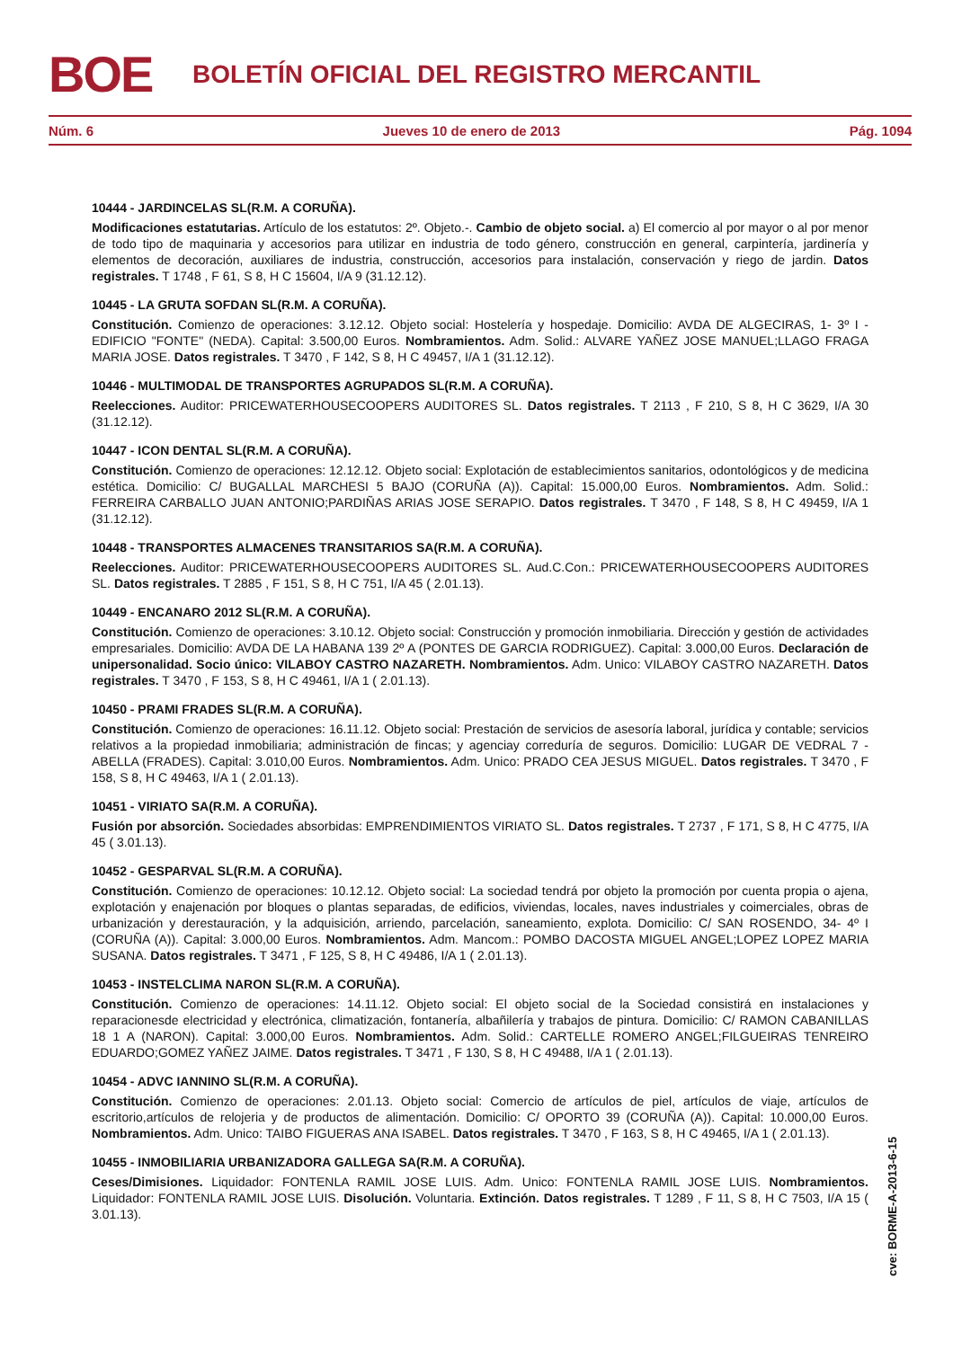BOE BOLETÍN OFICIAL DEL REGISTRO MERCANTIL
Núm. 6 Jueves 10 de enero de 2013 Pág. 1094
10444 - JARDINCELAS SL(R.M. A CORUÑA).
Modificaciones estatutarias. Artículo de los estatutos: 2º. Objeto.-. Cambio de objeto social. a) El comercio al por mayor o al por menor de todo tipo de maquinaria y accesorios para utilizar en industria de todo género, construcción en general, carpintería, jardinería y elementos de decoración, auxiliares de industria, construcción, accesorios para instalación, conservación y riego de jardin. Datos registrales. T 1748 , F 61, S 8, H C 15604, I/A 9 (31.12.12).
10445 - LA GRUTA SOFDAN SL(R.M. A CORUÑA).
Constitución. Comienzo de operaciones: 3.12.12. Objeto social: Hostelería y hospedaje. Domicilio: AVDA DE ALGECIRAS, 1- 3º I - EDIFICIO "FONTE" (NEDA). Capital: 3.500,00 Euros. Nombramientos. Adm. Solid.: ALVARE YAÑEZ JOSE MANUEL;LLAGO FRAGA MARIA JOSE. Datos registrales. T 3470 , F 142, S 8, H C 49457, I/A 1 (31.12.12).
10446 - MULTIMODAL DE TRANSPORTES AGRUPADOS SL(R.M. A CORUÑA).
Reelecciones. Auditor: PRICEWATERHOUSECOOPERS AUDITORES SL. Datos registrales. T 2113 , F 210, S 8, H C 3629, I/A 30 (31.12.12).
10447 - ICON DENTAL SL(R.M. A CORUÑA).
Constitución. Comienzo de operaciones: 12.12.12. Objeto social: Explotación de establecimientos sanitarios, odontológicos y de medicina estética. Domicilio: C/ BUGALLAL MARCHESI 5 BAJO (CORUÑA (A)). Capital: 15.000,00 Euros. Nombramientos. Adm. Solid.: FERREIRA CARBALLO JUAN ANTONIO;PARDIÑAS ARIAS JOSE SERAPIO. Datos registrales. T 3470 , F 148, S 8, H C 49459, I/A 1 (31.12.12).
10448 - TRANSPORTES ALMACENES TRANSITARIOS SA(R.M. A CORUÑA).
Reelecciones. Auditor: PRICEWATERHOUSECOOPERS AUDITORES SL. Aud.C.Con.: PRICEWATERHOUSECOOPERS AUDITORES SL. Datos registrales. T 2885 , F 151, S 8, H C 751, I/A 45 ( 2.01.13).
10449 - ENCANARO 2012 SL(R.M. A CORUÑA).
Constitución. Comienzo de operaciones: 3.10.12. Objeto social: Construcción y promoción inmobiliaria. Dirección y gestión de actividades empresariales. Domicilio: AVDA DE LA HABANA 139 2º A (PONTES DE GARCIA RODRIGUEZ). Capital: 3.000,00 Euros. Declaración de unipersonalidad. Socio único: VILABOY CASTRO NAZARETH. Nombramientos. Adm. Unico: VILABOY CASTRO NAZARETH. Datos registrales. T 3470 , F 153, S 8, H C 49461, I/A 1 ( 2.01.13).
10450 - PRAMI FRADES SL(R.M. A CORUÑA).
Constitución. Comienzo de operaciones: 16.11.12. Objeto social: Prestación de servicios de asesoría laboral, jurídica y contable; servicios relativos a la propiedad inmobiliaria; administración de fincas; y agenciay correduría de seguros. Domicilio: LUGAR DE VEDRAL 7 - ABELLA (FRADES). Capital: 3.010,00 Euros. Nombramientos. Adm. Unico: PRADO CEA JESUS MIGUEL. Datos registrales. T 3470 , F 158, S 8, H C 49463, I/A 1 ( 2.01.13).
10451 - VIRIATO SA(R.M. A CORUÑA).
Fusión por absorción. Sociedades absorbidas: EMPRENDIMIENTOS VIRIATO SL. Datos registrales. T 2737 , F 171, S 8, H C 4775, I/A 45 ( 3.01.13).
10452 - GESPARVAL SL(R.M. A CORUÑA).
Constitución. Comienzo de operaciones: 10.12.12. Objeto social: La sociedad tendrá por objeto la promoción por cuenta propia o ajena, explotación y enajenación por bloques o plantas separadas, de edificios, viviendas, locales, naves industriales y coimerciales, obras de urbanización y derestauración, y la adquisición, arriendo, parcelación, saneamiento, explota. Domicilio: C/ SAN ROSENDO, 34- 4º I (CORUÑA (A)). Capital: 3.000,00 Euros. Nombramientos. Adm. Mancom.: POMBO DACOSTA MIGUEL ANGEL;LOPEZ LOPEZ MARIA SUSANA. Datos registrales. T 3471 , F 125, S 8, H C 49486, I/A 1 ( 2.01.13).
10453 - INSTELCLIMA NARON SL(R.M. A CORUÑA).
Constitución. Comienzo de operaciones: 14.11.12. Objeto social: El objeto social de la Sociedad consistirá en instalaciones y reparacionesde electricidad y electrónica, climatización, fontanería, albañilería y trabajos de pintura. Domicilio: C/ RAMON CABANILLAS 18 1 A (NARON). Capital: 3.000,00 Euros. Nombramientos. Adm. Solid.: CARTELLE ROMERO ANGEL;FILGUEIRAS TENREIRO EDUARDO;GOMEZ YAÑEZ JAIME. Datos registrales. T 3471 , F 130, S 8, H C 49488, I/A 1 ( 2.01.13).
10454 - ADVC IANNINO SL(R.M. A CORUÑA).
Constitución. Comienzo de operaciones: 2.01.13. Objeto social: Comercio de artículos de piel, artículos de viaje, artículos de escritorio,artículos de relojeria y de productos de alimentación. Domicilio: C/ OPORTO 39 (CORUÑA (A)). Capital: 10.000,00 Euros. Nombramientos. Adm. Unico: TAIBO FIGUERAS ANA ISABEL. Datos registrales. T 3470 , F 163, S 8, H C 49465, I/A 1 ( 2.01.13).
10455 - INMOBILIARIA URBANIZADORA GALLEGA SA(R.M. A CORUÑA).
Ceses/Dimisiones. Liquidador: FONTENLA RAMIL JOSE LUIS. Adm. Unico: FONTENLA RAMIL JOSE LUIS. Nombramientos. Liquidador: FONTENLA RAMIL JOSE LUIS. Disolución. Voluntaria. Extinción. Datos registrales. T 1289 , F 11, S 8, H C 7503, I/A 15 ( 3.01.13).
cve: BORME-A-2013-6-15